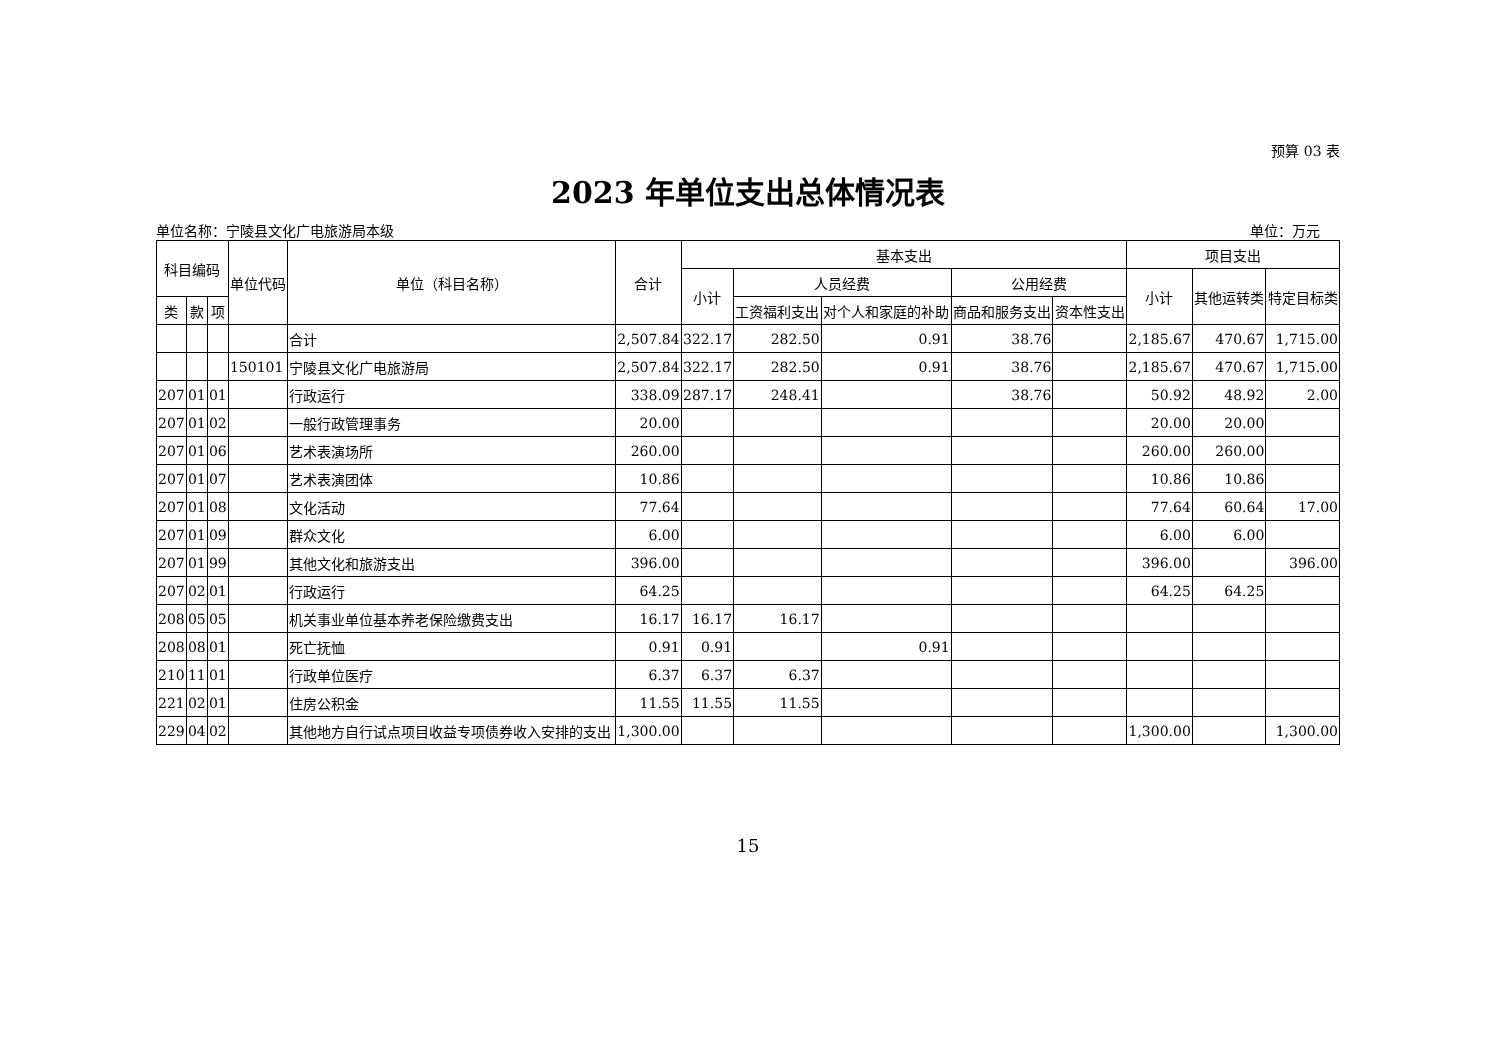预算 03 表
2023 年单位支出总体情况表
单位名称：宁陵县文化广电旅游局本级 单位：万元
| 科目编码 | | | 单位代码 | 单位（科目名称） | 合计 | 基本支出 | | | | | 项目支出 | | |
| --- | --- | --- | --- | --- | --- | --- | --- | --- | --- | --- | --- | --- | --- |
| | | | | | | 小计 | 人员经费 | | 公用经费 | | 小计 | 其他运转类 | 特定目标类 |
| 类 | 款 | 项 | | | | | 工资福利支出 | 对个人和家庭的补助 | 商品和服务支出 | 资本性支出 | | | |
| | | | | 合计 | 2,507.84 | 322.17 | 282.50 | 0.91 | 38.76 | | 2,185.67 | 470.67 | 1,715.00 |
| | | | 150101 | 宁陵县文化广电旅游局 | 2,507.84 | 322.17 | 282.50 | 0.91 | 38.76 | | 2,185.67 | 470.67 | 1,715.00 |
| 207 | 01 | 01 | | 行政运行 | 338.09 | 287.17 | 248.41 | | 38.76 | | 50.92 | 48.92 | 2.00 |
| 207 | 01 | 02 | | 一般行政管理事务 | 20.00 | | | | | | 20.00 | 20.00 | |
| 207 | 01 | 06 | | 艺术表演场所 | 260.00 | | | | | | 260.00 | 260.00 | |
| 207 | 01 | 07 | | 艺术表演团体 | 10.86 | | | | | | 10.86 | 10.86 | |
| 207 | 01 | 08 | | 文化活动 | 77.64 | | | | | | 77.64 | 60.64 | 17.00 |
| 207 | 01 | 09 | | 群众文化 | 6.00 | | | | | | 6.00 | 6.00 | |
| 207 | 01 | 99 | | 其他文化和旅游支出 | 396.00 | | | | | | 396.00 | | 396.00 |
| 207 | 02 | 01 | | 行政运行 | 64.25 | | | | | | 64.25 | 64.25 | |
| 208 | 05 | 05 | | 机关事业单位基本养老保险缴费支出 | 16.17 | 16.17 | 16.17 | | | | | | |
| 208 | 08 | 01 | | 死亡抚恤 | 0.91 | 0.91 | | 0.91 | | | | | |
| 210 | 11 | 01 | | 行政单位医疗 | 6.37 | 6.37 | 6.37 | | | | | | |
| 221 | 02 | 01 | | 住房公积金 | 11.55 | 11.55 | 11.55 | | | | | | |
| 229 | 04 | 02 | | 其他地方自行试点项目收益专项债券收入安排的支出 | 1,300.00 | | | | | | 1,300.00 | | 1,300.00 |
15